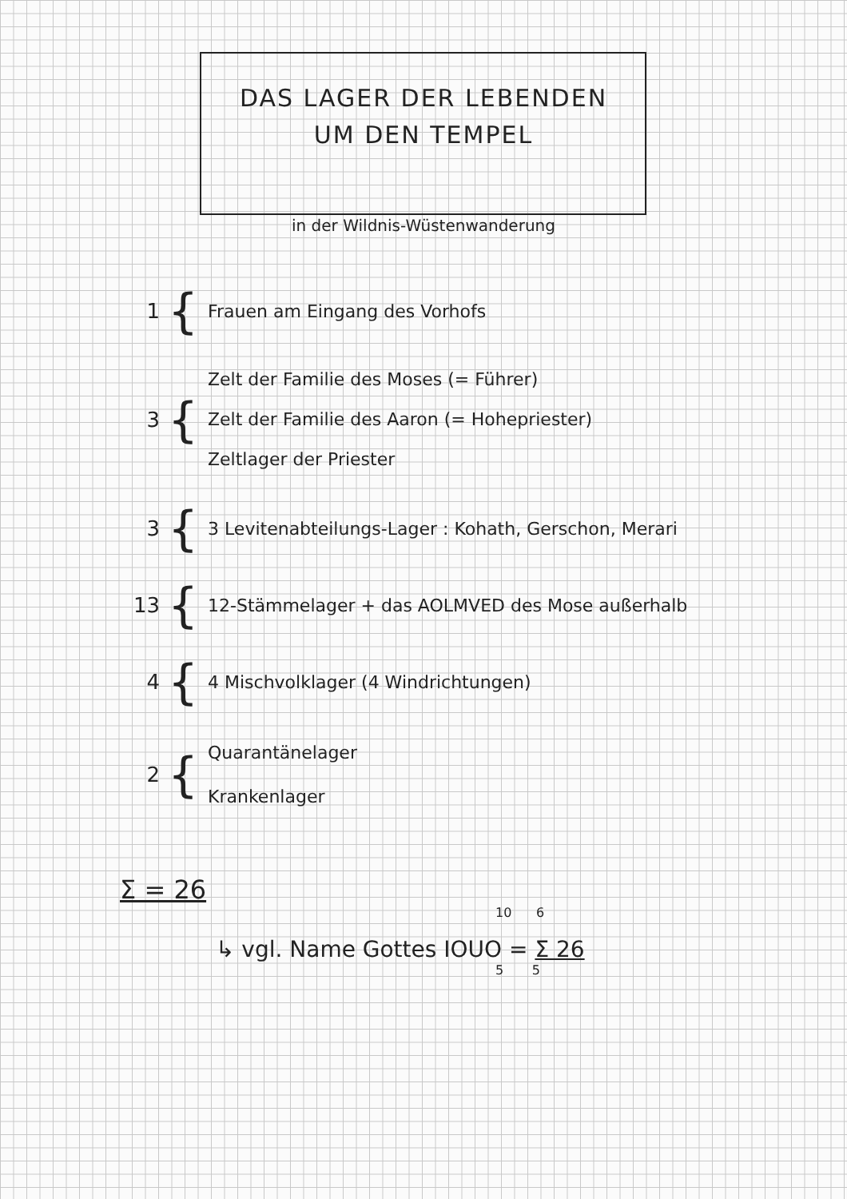DAS LAGER DER LEBENDEN
UM DEN TEMPEL
in der Wildnis-Wüstenwanderung
1
{
Frauen am Eingang des Vorhofs
3
{
Zelt der Familie des Moses (= Führer)
Zelt der Familie des Aaron (= Hohepriester)
Zeltlager der Priester
3
{
3 Levitenabteilungs-Lager : Kohath, Gerschon, Merari
13
{
12-Stämmelager + das AOLMVED des Mose außerhalb
4
{
4 Mischvolklager (4 Windrichtungen)
2
{
Quarantänelager
Krankenlager
Σ = 26
10 6
↳ vgl. Name Gottes IOUO = Σ 26
5 5